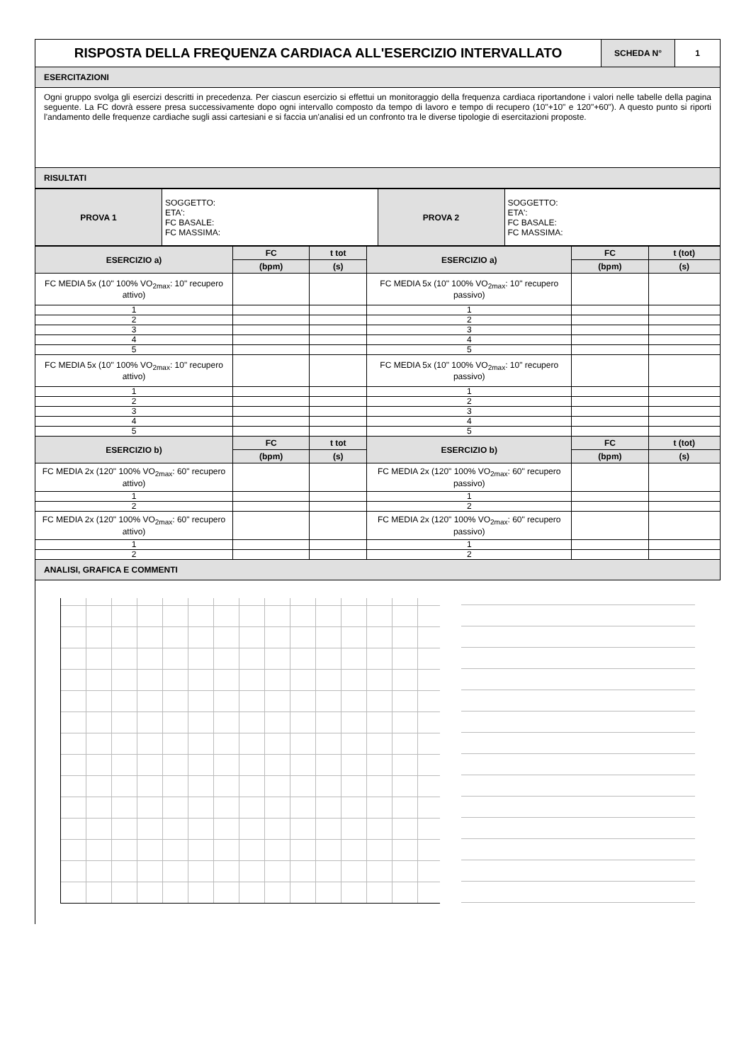| RISPOSTA DELLA FREQUENZA CARDIACA ALL'ESERCIZIO INTERVALLATO | SCHEDA N° | 1 |
ESERCITAZIONI
Ogni gruppo svolga gli esercizi descritti in precedenza. Per ciascun esercizio si effettui un monitoraggio della frequenza cardiaca riportandone i valori nelle tabelle della pagina seguente. La FC dovrà essere presa successivamente dopo ogni intervallo composto da tempo di lavoro e tempo di recupero (10"+10" e 120"+60"). A questo punto si riporti l'andamento delle frequenze cardiache sugli assi cartesiani e si faccia un'analisi ed un confronto tra le diverse tipologie di esercitazioni proposte.
RISULTATI
| PROVA 1 | SOGGETTO: ETA': FC BASALE: FC MASSIMA: | PROVA 2 | SOGGETTO: ETA': FC BASALE: FC MASSIMA: |
| ESERCIZIO a) | FC | t tot | ESERCIZIO a) | FC | t (tot) |
| | (bpm) | (s) | | (bpm) | (s) |
| FC MEDIA 5x (10" 100% VO<sub>2max</sub>: 10" recupero attivo) | | | FC MEDIA 5x (10" 100% VO<sub>2max</sub>: 10" recupero passivo) | | |
| 1 | | | 1 | | |
| 2 | | | 2 | | |
| 3 | | | 3 | | |
| 4 | | | 4 | | |
| 5 | | | 5 | | |
| FC MEDIA 5x (10" 100% VO<sub>2max</sub>: 10" recupero attivo) | | | FC MEDIA 5x (10" 100% VO<sub>2max</sub>: 10" recupero passivo) | | |
| 1 | | | 1 | | |
| 2 | | | 2 | | |
| 3 | | | 3 | | |
| 4 | | | 4 | | |
| 5 | | | 5 | | |
| ESERCIZIO b) | FC | t tot | ESERCIZIO b) | FC | t (tot) |
| | (bpm) | (s) | | (bpm) | (s) |
| FC MEDIA 2x (120" 100% VO<sub>2max</sub>: 60" recupero attivo) | | | FC MEDIA 2x (120" 100% VO<sub>2max</sub>: 60" recupero passivo) | | |
| 1 | | | 1 | | |
| 2 | | | 2 | | |
| FC MEDIA 2x (120" 100% VO<sub>2max</sub>: 60" recupero attivo) | | | FC MEDIA 2x (120" 100% VO<sub>2max</sub>: 60" recupero passivo) | | |
| 1 | | | 1 | | |
| 2 | | | 2 | | |
ANALISI, GRAFICA E COMMENTI